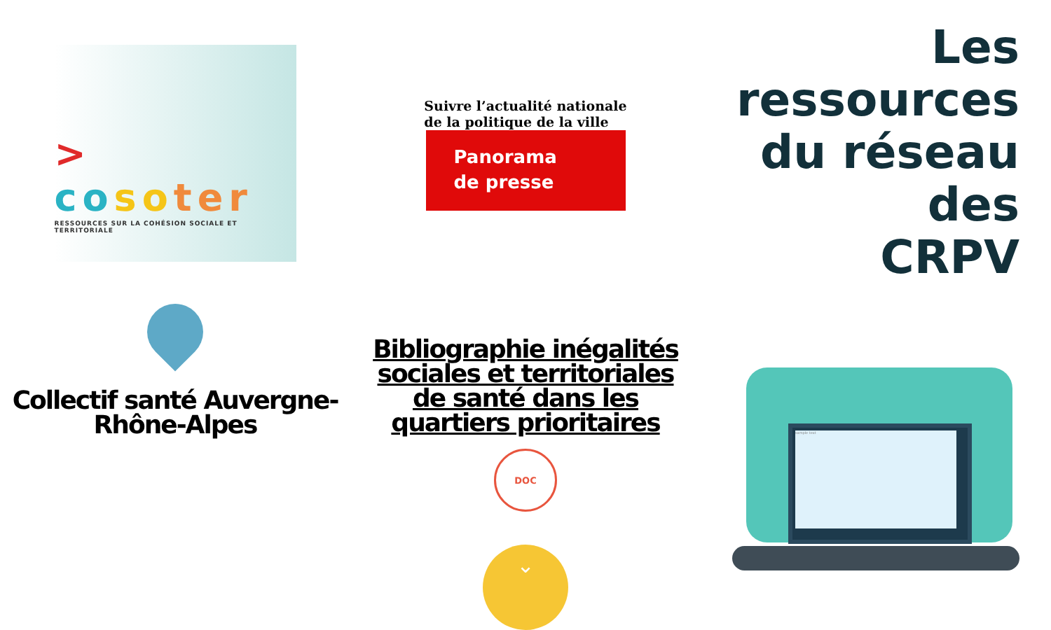> co soter
RESSOURCES SUR LA COHÉSION SOCIALE ET TERRITORIALE
Collectif santé Auvergne-Rhône-Alpes
Suivre l’actualité nationale
de la politique de la ville
Panorama
de presse
Bibliographie inégalités sociales et territoriales de santé dans les quartiers prioritaires
DOC
Les ressources
du réseau des
CRPV
sample text
⌄